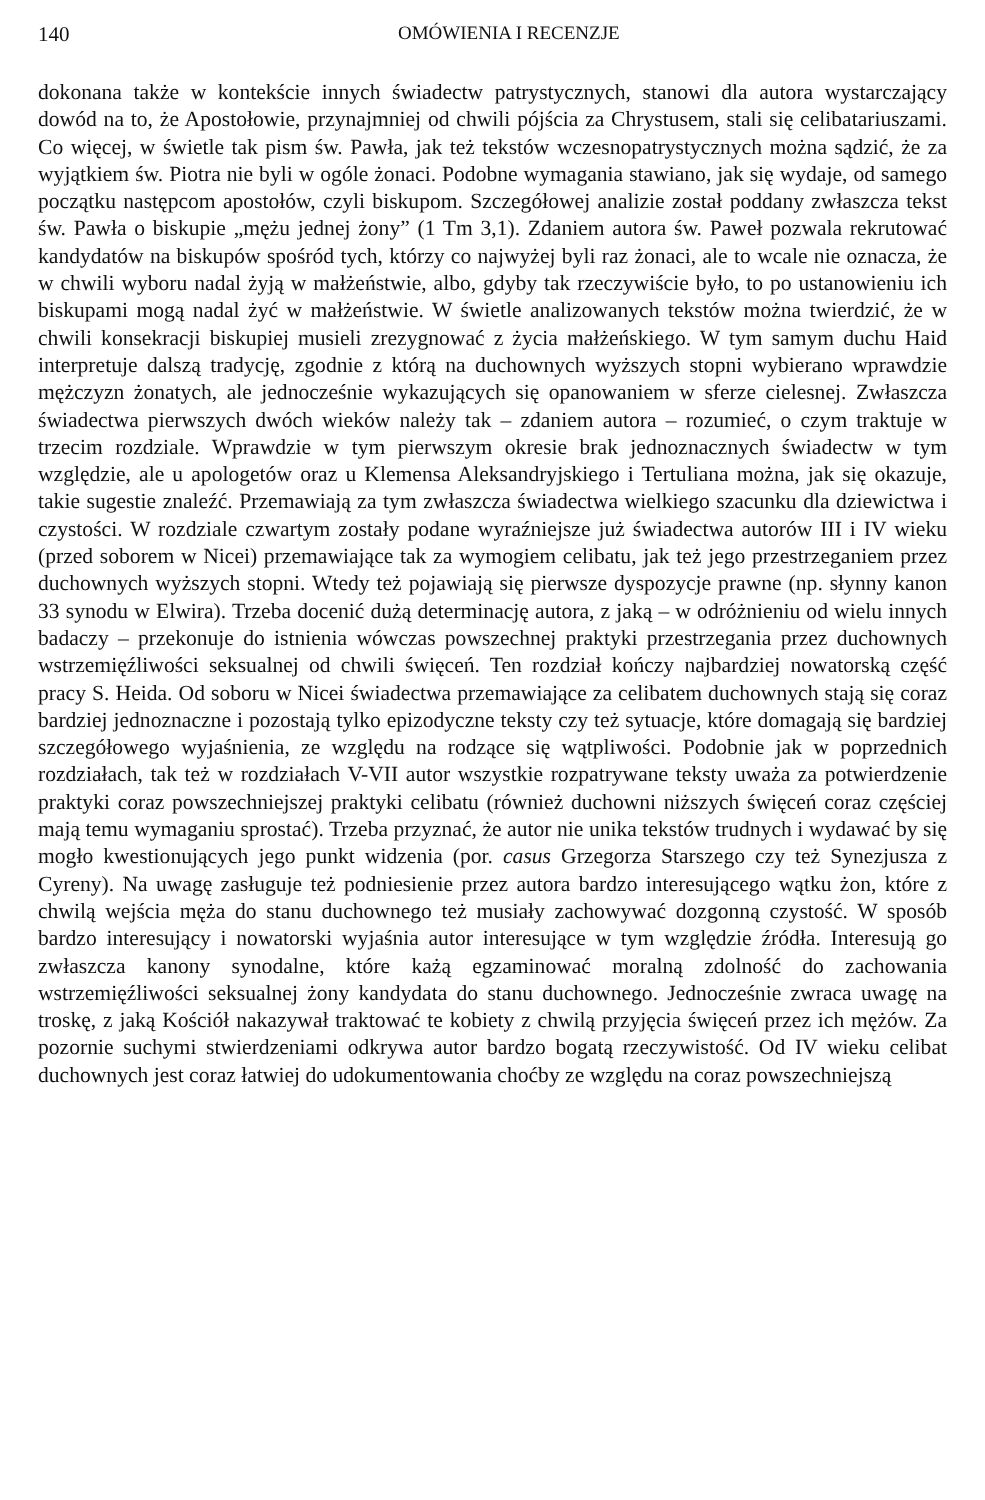140 OMÓWIENIA I RECENZJE
dokonana także w kontekście innych świadectw patrystycznych, stanowi dla autora wystarczający dowód na to, że Apostołowie, przynajmniej od chwili pójścia za Chrystusem, stali się celibatariuszami. Co więcej, w świetle tak pism św. Pawła, jak też tekstów wczesnopatrystycznych można sądzić, że za wyjątkiem św. Piotra nie byli w ogóle żonaci. Podobne wymagania stawiano, jak się wydaje, od samego początku następcom apostołów, czyli biskupom. Szczegółowej analizie został poddany zwłaszcza tekst św. Pawła o biskupie „mężu jednej żony” (1 Tm 3,1). Zdaniem autora św. Paweł pozwala rekrutować kandydatów na biskupów spośród tych, którzy co najwyżej byli raz żonaci, ale to wcale nie oznacza, że w chwili wyboru nadal żyją w małżeństwie, albo, gdyby tak rzeczywiście było, to po ustanowieniu ich biskupami mogą nadal żyć w małżeństwie. W świetle analizowanych tekstów można twierdzić, że w chwili konsekracji biskupiej musieli zrezygnować z życia małżeńskiego. W tym samym duchu Haid interpretuje dalszą tradycję, zgodnie z którą na duchownych wyższych stopni wybierano wprawdzie mężczyzn żonatych, ale jednocześnie wykazujących się opanowaniem w sferze cielesnej. Zwłaszcza świadectwa pierwszych dwóch wieków należy tak – zdaniem autora – rozumieć, o czym traktuje w trzecim rozdziale. Wprawdzie w tym pierwszym okresie brak jednoznacznych świadectw w tym względzie, ale u apologetów oraz u Klemensa Aleksandryjskiego i Tertuliana można, jak się okazuje, takie sugestie znaleźć. Przemawiają za tym zwłaszcza świadectwa wielkiego szacunku dla dziewictwa i czystości. W rozdziale czwartym zostały podane wyraźniejsze już świadectwa autorów III i IV wieku (przed soborem w Nicei) przemawiające tak za wymogiem celibatu, jak też jego przestrzeganiem przez duchownych wyższych stopni. Wtedy też pojawiają się pierwsze dyspozycje prawne (np. słynny kanon 33 synodu w Elwira). Trzeba docenić dużą determinację autora, z jaką – w odróżnieniu od wielu innych badaczy – przekonuje do istnienia wówczas powszechnej praktyki przestrzegania przez duchownych wstrzemięźliwości seksualnej od chwili święceń. Ten rozdział kończy najbardziej nowatorską część pracy S. Heida. Od soboru w Nicei świadectwa przemawiające za celibatem duchownych stają się coraz bardziej jednoznaczne i pozostają tylko epizodyczne teksty czy też sytuacje, które domagają się bardziej szczegółowego wyjaśnienia, ze względu na rodzące się wątpliwości. Podobnie jak w poprzednich rozdziałach, tak też w rozdziałach V-VII autor wszystkie rozpatrywane teksty uważa za potwierdzenie praktyki coraz powszechniejszej praktyki celibatu (również duchowni niższych święceń coraz częściej mają temu wymaganiu sprostać). Trzeba przyznać, że autor nie unika tekstów trudnych i wydawać by się mogło kwestionujących jego punkt widzenia (por. casus Grzegorza Starszego czy też Synezjusza z Cyreny). Na uwagę zasługuje też podniesienie przez autora bardzo interesującego wątku żon, które z chwilą wejścia męża do stanu duchownego też musiały zachowywać dozgonną czystość. W sposób bardzo interesujący i nowatorski wyjaśnia autor interesujące w tym względzie źródła. Interesują go zwłaszcza kanony synodalne, które każą egzaminować moralną zdolność do zachowania wstrzemięźliwości seksualnej żony kandydata do stanu duchownego. Jednocześnie zwraca uwagę na troskę, z jaką Kościół nakazywał traktować te kobiety z chwilą przyjęcia święceń przez ich mężów. Za pozornie suchymi stwierdzeniami odkrywa autor bardzo bogatą rzeczywistość. Od IV wieku celibat duchownych jest coraz łatwiej do udokumentowania choćby ze względu na coraz powszechniejszą